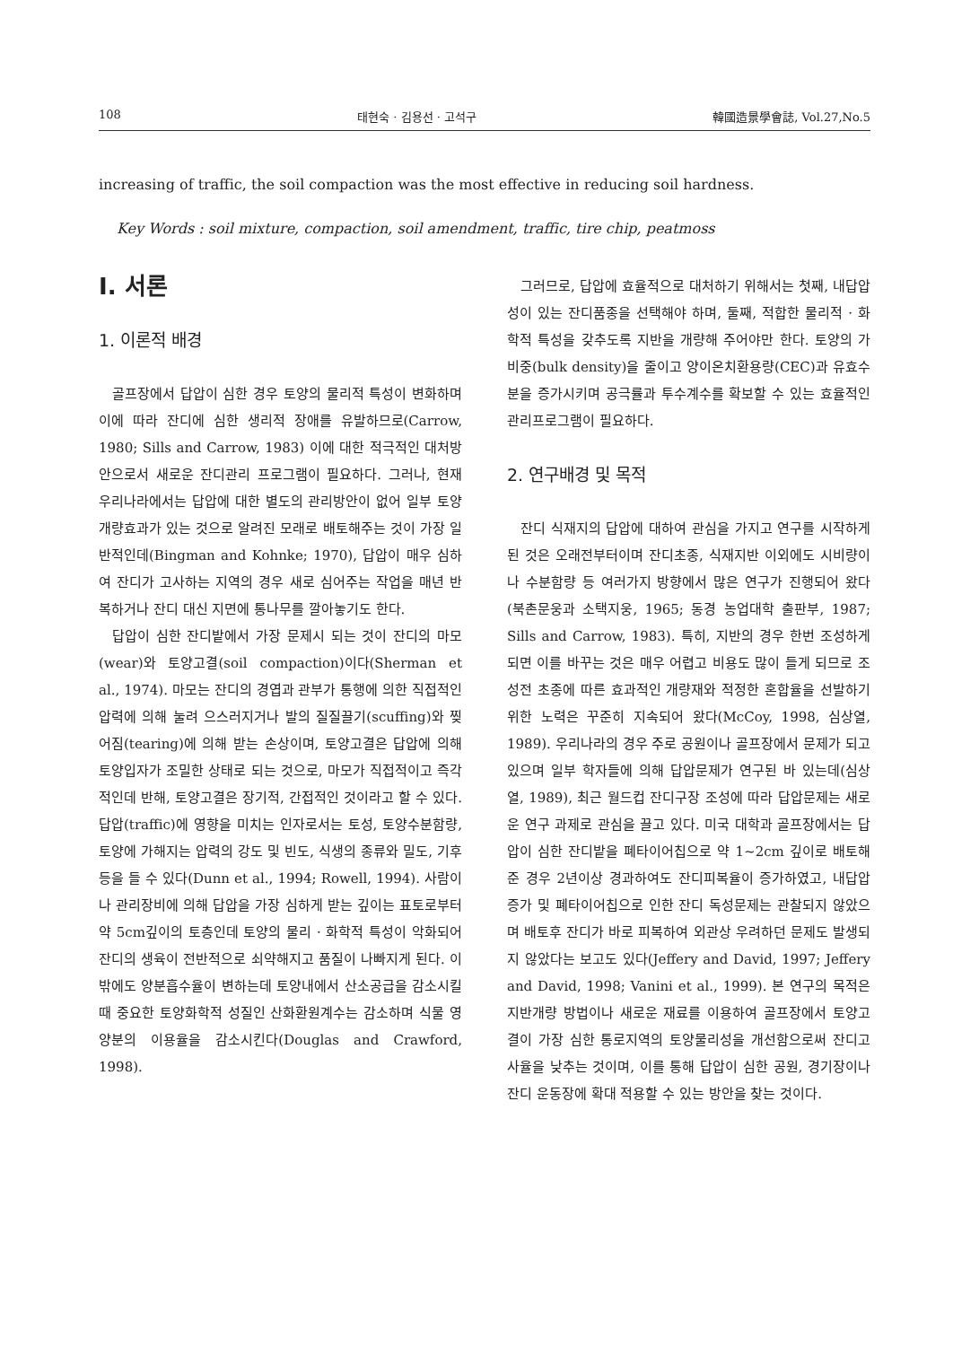108 태현숙 · 김용선 · 고석구 韓國造景學會誌, Vol.27,No.5
increasing of traffic, the soil compaction was the most effective in reducing soil hardness.
Key Words : soil mixture, compaction, soil amendment, traffic, tire chip, peatmoss
I. 서론
1. 이론적 배경
골프장에서 답압이 심한 경우 토양의 물리적 특성이 변화하며 이에 따라 잔디에 심한 생리적 장애를 유발하므로(Carrow, 1980; Sills and Carrow, 1983) 이에 대한 적극적인 대처방안으로서 새로운 잔디관리 프로그램이 필요하다. 그러나, 현재 우리나라에서는 답압에 대한 별도의 관리방안이 없어 일부 토양개량효과가 있는 것으로 알려진 모래로 배토해주는 것이 가장 일반적인데(Bingman and Kohnke; 1970), 답압이 매우 심하여 잔디가 고사하는 지역의 경우 새로 심어주는 작업을 매년 반복하거나 잔디 대신 지면에 통나무를 깔아놓기도 한다.
답압이 심한 잔디밭에서 가장 문제시 되는 것이 잔디의 마모(wear)와 토양고결(soil compaction)이다(Sherman et al., 1974). 마모는 잔디의 경엽과 관부가 통행에 의한 직접적인 압력에 의해 눌려 으스러지거나 발의 질질끌기(scuffing)와 찢어짐(tearing)에 의해 받는 손상이며, 토양고결은 답압에 의해 토양입자가 조밀한 상태로 되는 것으로, 마모가 직접적이고 즉각적인데 반해, 토양고결은 장기적, 간접적인 것이라고 할 수 있다. 답압(traffic)에 영향을 미치는 인자로서는 토성, 토양수분함량, 토양에 가해지는 압력의 강도 및 빈도, 식생의 종류와 밀도, 기후 등을 들 수 있다(Dunn et al., 1994; Rowell, 1994). 사람이나 관리장비에 의해 답압을 가장 심하게 받는 깊이는 표토로부터 약 5cm깊이의 토층인데 토양의 물리 · 화학적 특성이 악화되어 잔디의 생육이 전반적으로 쇠약해지고 품질이 나빠지게 된다. 이 밖에도 양분흡수율이 변하는데 토양내에서 산소공급을 감소시킬 때 중요한 토양화학적 성질인 산화환원계수는 감소하며 식물 영양분의 이용율을 감소시킨다(Douglas and Crawford, 1998).
그러므로, 답압에 효율적으로 대처하기 위해서는 첫째, 내답압성이 있는 잔디품종을 선택해야 하며, 둘째, 적합한 물리적 · 화학적 특성을 갖추도록 지반을 개량해 주어야만 한다. 토양의 가비중(bulk density)을 줄이고 양이온치환용량(CEC)과 유효수분을 증가시키며 공극률과 투수계수를 확보할 수 있는 효율적인 관리프로그램이 필요하다.
2. 연구배경 및 목적
잔디 식재지의 답압에 대하여 관심을 가지고 연구를 시작하게 된 것은 오래전부터이며 잔디초종, 식재지반 이외에도 시비량이나 수분함량 등 여러가지 방향에서 많은 연구가 진행되어 왔다(북촌문웅과 소택지웅, 1965; 동경 농업대학 출판부, 1987; Sills and Carrow, 1983). 특히, 지반의 경우 한번 조성하게 되면 이를 바꾸는 것은 매우 어렵고 비용도 많이 들게 되므로 조성전 초종에 따른 효과적인 개량재와 적정한 혼합율을 선발하기 위한 노력은 꾸준히 지속되어 왔다(McCoy, 1998, 심상열, 1989). 우리나라의 경우 주로 공원이나 골프장에서 문제가 되고 있으며 일부 학자들에 의해 답압문제가 연구된 바 있는데(심상열, 1989), 최근 월드컵 잔디구장 조성에 따라 답압문제는 새로운 연구 과제로 관심을 끌고 있다. 미국 대학과 골프장에서는 답압이 심한 잔디밭을 폐타이어칩으로 약 1~2cm 깊이로 배토해 준 경우 2년이상 경과하여도 잔디피복율이 증가하였고, 내답압 증가 및 폐타이어칩으로 인한 잔디 독성문제는 관찰되지 않았으며 배토후 잔디가 바로 피복하여 외관상 우려하던 문제도 발생되지 않았다는 보고도 있다(Jeffery and David, 1997; Jeffery and David, 1998; Vanini et al., 1999). 본 연구의 목적은 지반개량 방법이나 새로운 재료를 이용하여 골프장에서 토양고결이 가장 심한 통로지역의 토양물리성을 개선함으로써 잔디고사율을 낮추는 것이며, 이를 통해 답압이 심한 공원, 경기장이나 잔디 운동장에 확대 적용할 수 있는 방안을 찾는 것이다.